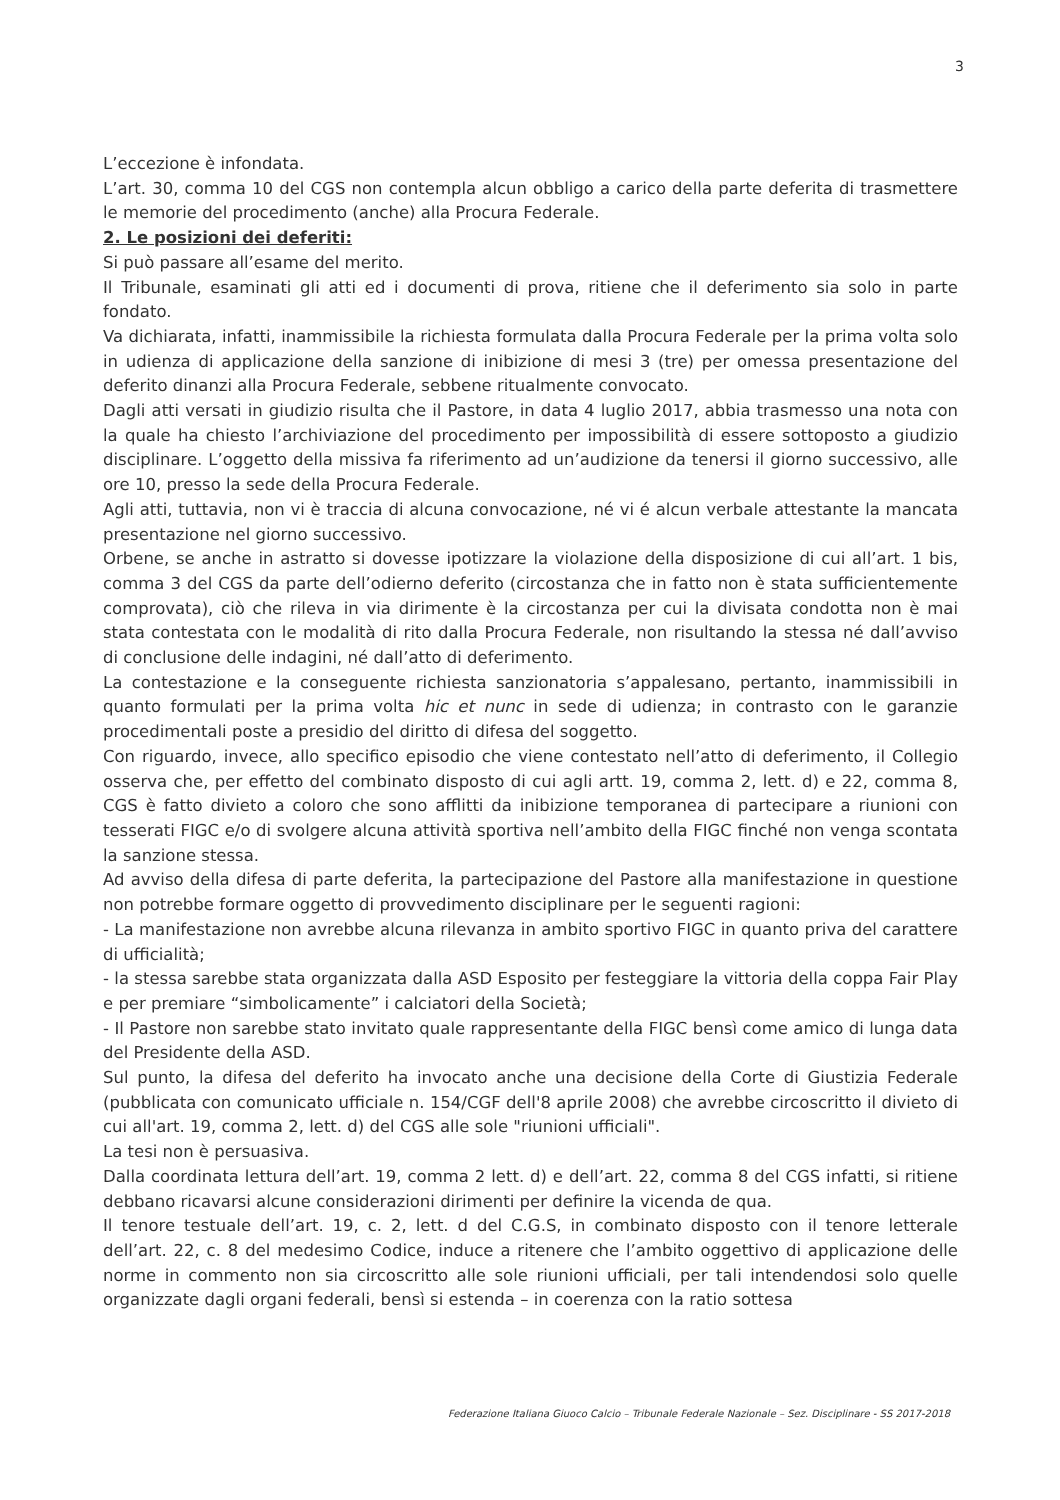3
L’eccezione è infondata.
L’art. 30, comma 10 del CGS non contempla alcun obbligo a carico della parte deferita di trasmettere le memorie del procedimento (anche) alla Procura Federale.
2. Le posizioni dei deferiti:
Si può passare all’esame del merito.
Il Tribunale, esaminati gli atti ed i documenti di prova, ritiene che il deferimento sia solo in parte fondato.
Va dichiarata, infatti, inammissibile la richiesta formulata dalla Procura Federale per la prima volta solo in udienza di applicazione della sanzione di inibizione di mesi 3 (tre) per omessa presentazione del deferito dinanzi alla Procura Federale, sebbene ritualmente convocato.
Dagli atti versati in giudizio risulta che il Pastore, in data 4 luglio 2017, abbia trasmesso una nota con la quale ha chiesto l’archiviazione del procedimento per impossibilità di essere sottoposto a giudizio disciplinare. L’oggetto della missiva fa riferimento ad un’audizione da tenersi il giorno successivo, alle ore 10, presso la sede della Procura Federale.
Agli atti, tuttavia, non vi è traccia di alcuna convocazione, né vi é alcun verbale attestante la mancata presentazione nel giorno successivo.
Orbene, se anche in astratto si dovesse ipotizzare la violazione della disposizione di cui all’art. 1 bis, comma 3 del CGS da parte dell’odierno deferito (circostanza che in fatto non è stata sufficientemente comprovata), ciò che rileva in via dirimente è la circostanza per cui la divisata condotta non è mai stata contestata con le modalità di rito dalla Procura Federale, non risultando la stessa né dall’avviso di conclusione delle indagini, né dall’atto di deferimento.
La contestazione e la conseguente richiesta sanzionatoria s’appalesano, pertanto, inammissibili in quanto formulati per la prima volta hic et nunc in sede di udienza; in contrasto con le garanzie procedimentali poste a presidio del diritto di difesa del soggetto.
Con riguardo, invece, allo specifico episodio che viene contestato nell’atto di deferimento, il Collegio osserva che, per effetto del combinato disposto di cui agli artt. 19, comma 2, lett. d) e 22, comma 8, CGS è fatto divieto a coloro che sono afflitti da inibizione temporanea di partecipare a riunioni con tesserati FIGC e/o di svolgere alcuna attività sportiva nell’ambito della FIGC finché non venga scontata la sanzione stessa.
Ad avviso della difesa di parte deferita, la partecipazione del Pastore alla manifestazione in questione non potrebbe formare oggetto di provvedimento disciplinare per le seguenti ragioni:
- La manifestazione non avrebbe alcuna rilevanza in ambito sportivo FIGC in quanto priva del carattere di ufficialità;
- la stessa sarebbe stata organizzata dalla ASD Esposito per festeggiare la vittoria della coppa Fair Play e per premiare “simbolicamente” i calciatori della Società;
- Il Pastore non sarebbe stato invitato quale rappresentante della FIGC bensì come amico di lunga data del Presidente della ASD.
Sul punto, la difesa del deferito ha invocato anche una decisione della Corte di Giustizia Federale (pubblicata con comunicato ufficiale n. 154/CGF dell'8 aprile 2008) che avrebbe circoscritto il divieto di cui all'art. 19, comma 2, lett. d) del CGS alle sole "riunioni ufficiali".
La tesi non è persuasiva.
Dalla coordinata lettura dell’art. 19, comma 2 lett. d) e dell’art. 22, comma 8 del CGS infatti, si ritiene debbano ricavarsi alcune considerazioni dirimenti per definire la vicenda de qua.
Il tenore testuale dell’art. 19, c. 2, lett. d del C.G.S, in combinato disposto con il tenore letterale dell’art. 22, c. 8 del medesimo Codice, induce a ritenere che l’ambito oggettivo di applicazione delle norme in commento non sia circoscritto alle sole riunioni ufficiali, per tali intendendosi solo quelle organizzate dagli organi federali, bensì si estenda – in coerenza con la ratio sottesa
Federazione Italiana Giuoco Calcio – Tribunale Federale Nazionale – Sez. Disciplinare - SS 2017-2018